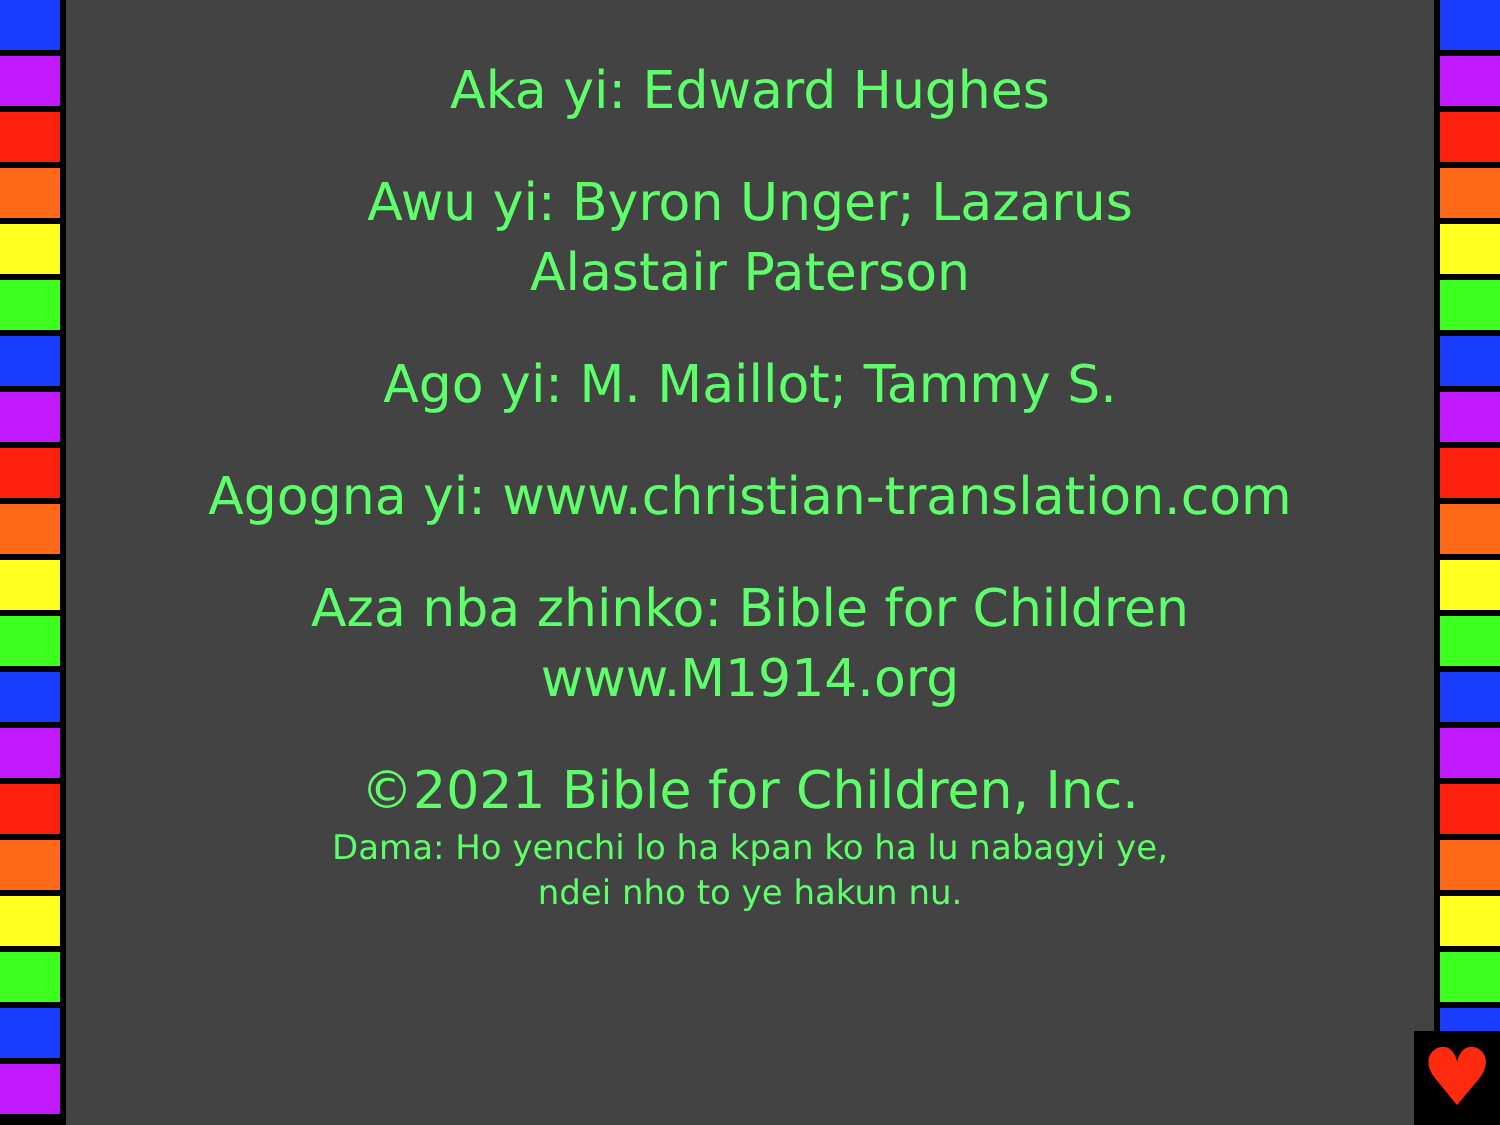Aka yi: Edward Hughes
Awu yi: Byron Unger; Lazarus
Alastair Paterson
Ago yi: M. Maillot; Tammy S.
Agogna yi: www.christian-translation.com
Aza nba zhinko: Bible for Children
www.M1914.org
©2021 Bible for Children, Inc.
Dama: Ho yenchi lo ha kpan ko ha lu nabagyi ye,
ndei nho to ye hakun nu.
♥